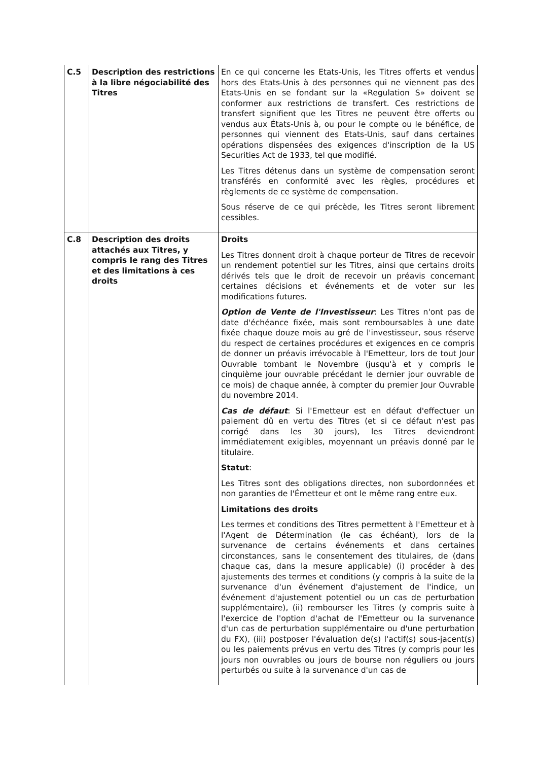| C.5 | Description des restrictions à la libre négociabilité des Titres | En ce qui concerne les Etats-Unis, les Titres offerts et vendus hors des Etats-Unis à des personnes qui ne viennent pas des Etats-Unis en se fondant sur la «Regulation S» doivent se conformer aux restrictions de transfert. Ces restrictions de transfert signifient que les Titres ne peuvent être offerts ou vendus aux États-Unis à, ou pour le compte ou le bénéfice, de personnes qui viennent des Etats-Unis, sauf dans certaines opérations dispensées des exigences d'inscription de la US Securities Act de 1933, tel que modifié. Les Titres détenus dans un système de compensation seront transférés en conformité avec les règles, procédures et règlements de ce système de compensation. Sous réserve de ce qui précède, les Titres seront librement cessibles. |
| C.8 | Description des droits attachés aux Titres, y compris le rang des Titres et des limitations à ces droits | Droits Les Titres donnent droit à chaque porteur de Titres de recevoir un rendement potentiel sur les Titres, ainsi que certains droits dérivés tels que le droit de recevoir un préavis concernant certaines décisions et événements et de voter sur les modifications futures. Option de Vente de l'Investisseur : Les Titres n'ont pas de date d'échéance fixée, mais sont remboursables à une date fixée chaque douze mois au gré de l'investisseur, sous réserve du respect de certaines procédures et exigences en ce compris de donner un préavis irrévocable à l'Emetteur, lors de tout Jour Ouvrable tombant le Novembre (jusqu'à et y compris le cinquième jour ouvrable précédant le dernier jour ouvrable de ce mois) de chaque année, à compter du premier Jour Ouvrable du novembre 2014. Cas de défaut : Si l'Emetteur est en défaut d'effectuer un paiement dû en vertu des Titres (et si ce défaut n'est pas corrigé dans les 30 jours), les Titres deviendront immédiatement exigibles, moyennant un préavis donné par le titulaire. Statut : Les Titres sont des obligations directes, non subordonnées et non garanties de l'Émetteur et ont le même rang entre eux. Limitations des droits Les termes et conditions des Titres permettent à l'Emetteur et à l'Agent de Détermination (le cas échéant), lors de la survenance de certains événements et dans certaines circonstances, sans le consentement des titulaires, de (dans chaque cas, dans la mesure applicable) (i) procéder à des ajustements des termes et conditions (y compris à la suite de la survenance d'un événement d'ajustement de l'indice, un événement d'ajustement potentiel ou un cas de perturbation supplémentaire), (ii) rembourser les Titres (y compris suite à l'exercice de l'option d'achat de l'Emetteur ou la survenance d'un cas de perturbation supplémentaire ou d'une perturbation du FX), (iii) postposer l'évaluation de(s) l'actif(s) sous-jacent(s) ou les paiements prévus en vertu des Titres (y compris pour les jours non ouvrables ou jours de bourse non réguliers ou jours perturbés ou suite à la survenance d'un cas de |